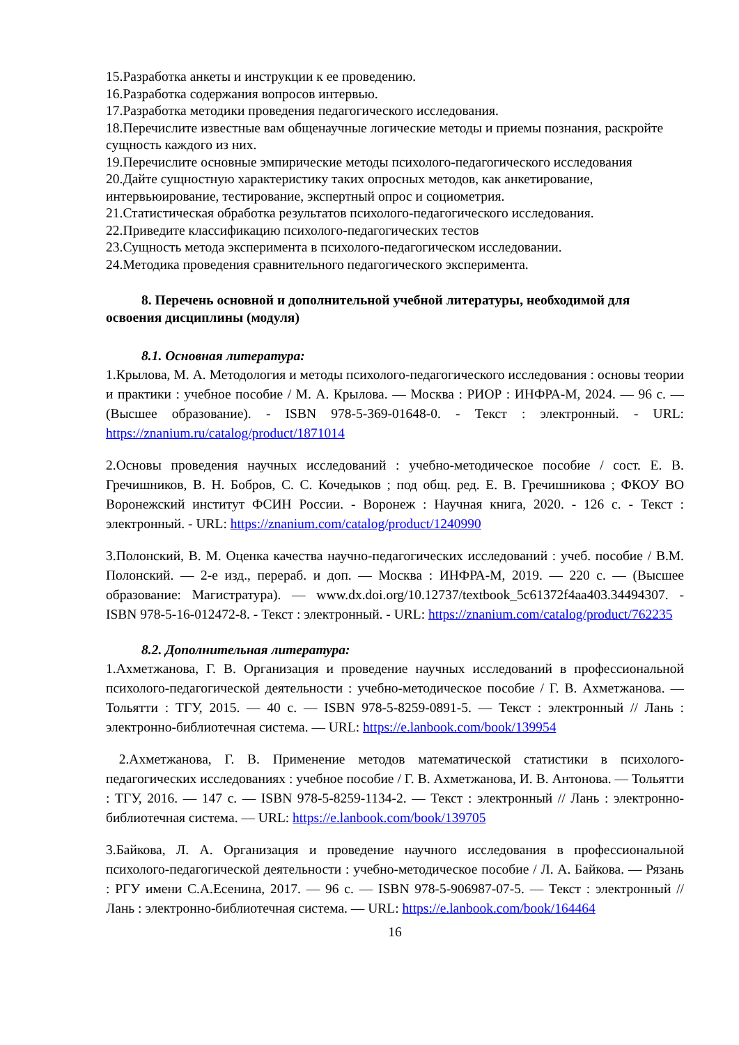15.Разработка анкеты и инструкции к ее проведению.
16.Разработка содержания вопросов интервью.
17.Разработка методики проведения педагогического исследования.
18.Перечислите известные вам общенаучные логические методы и приемы познания, раскройте сущность каждого из них.
19.Перечислите основные эмпирические методы психолого-педагогического исследования
20.Дайте сущностную характеристику таких опросных методов, как анкетирование, интервьюирование, тестирование, экспертный опрос и социометрия.
21.Статистическая обработка результатов психолого-педагогического исследования.
22.Приведите классификацию психолого-педагогических тестов
23.Сущность метода эксперимента в психолого-педагогическом исследовании.
24.Методика проведения сравнительного педагогического эксперимента.
8. Перечень основной и дополнительной учебной литературы, необходимой для освоения дисциплины (модуля)
8.1. Основная литература:
1.Крылова, М. А. Методология и методы психолого-педагогического исследования : основы теории и практики : учебное пособие / М. А. Крылова. — Москва : РИОР : ИНФРА-М, 2024. — 96 с. — (Высшее образование). - ISBN 978-5-369-01648-0. - Текст : электронный. - URL: https://znanium.ru/catalog/product/1871014
2.Основы проведения научных исследований : учебно-методическое пособие / сост. Е. В. Гречишников, В. Н. Бобров, С. С. Кочедыков ; под общ. ред. Е. В. Гречишникова ; ФКОУ ВО Воронежский институт ФСИН России. - Воронеж : Научная книга, 2020. - 126 с. - Текст : электронный. - URL: https://znanium.com/catalog/product/1240990
3.Полонский, В. М. Оценка качества научно-педагогических исследований : учеб. пособие / В.М. Полонский. — 2-е изд., перераб. и доп. — Москва : ИНФРА-М, 2019. — 220 с. — (Высшее образование: Магистратура). — www.dx.doi.org/10.12737/textbook_5c61372f4aa403.34494307. - ISBN 978-5-16-012472-8. - Текст : электронный. - URL: https://znanium.com/catalog/product/762235
8.2. Дополнительная литература:
1.Ахметжанова, Г. В. Организация и проведение научных исследований в профессиональной психолого-педагогической деятельности : учебно-методическое пособие / Г. В. Ахметжанова. — Тольятти : ТГУ, 2015. — 40 с. — ISBN 978-5-8259-0891-5. — Текст : электронный // Лань : электронно-библиотечная система. — URL: https://e.lanbook.com/book/139954
2.Ахметжанова, Г. В. Применение методов математической статистики в психолого-педагогических исследованиях : учебное пособие / Г. В. Ахметжанова, И. В. Антонова. — Тольятти : ТГУ, 2016. — 147 с. — ISBN 978-5-8259-1134-2. — Текст : электронный // Лань : электронно-библиотечная система. — URL: https://e.lanbook.com/book/139705
3.Байкова, Л. А. Организация и проведение научного исследования в профессиональной психолого-педагогической деятельности : учебно-методическое пособие / Л. А. Байкова. — Рязань : РГУ имени С.А.Есенина, 2017. — 96 с. — ISBN 978-5-906987-07-5. — Текст : электронный // Лань : электронно-библиотечная система. — URL: https://e.lanbook.com/book/164464
16